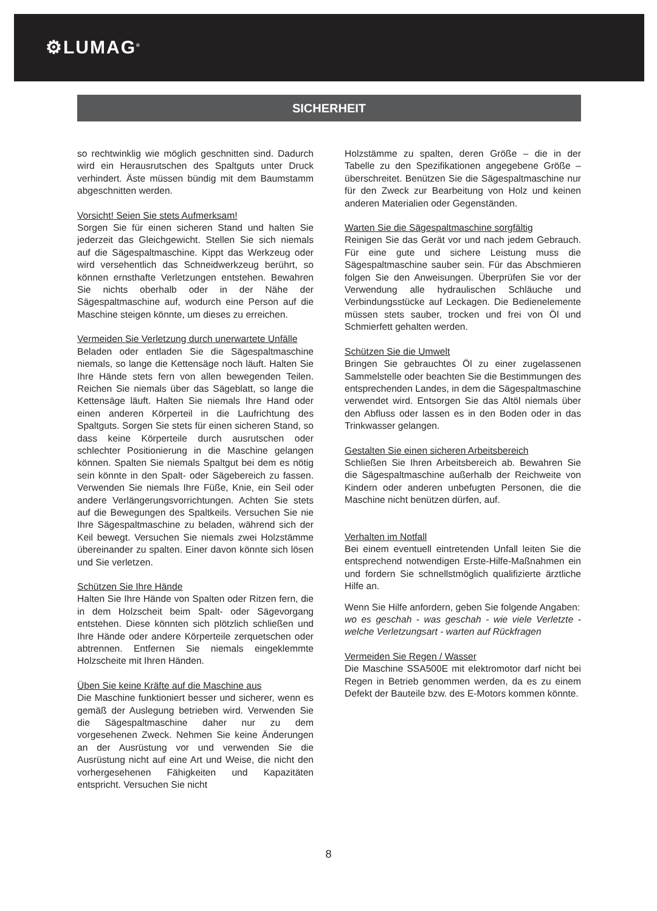⚙LUMAG<sup>®</sup>
SICHERHEIT
so rechtwinklig wie möglich geschnitten sind. Dadurch wird ein Herausrutschen des Spaltguts unter Druck verhindert. Äste müssen bündig mit dem Baumstamm abgeschnitten werden.
Vorsicht! Seien Sie stets Aufmerksam!
Sorgen Sie für einen sicheren Stand und halten Sie jederzeit das Gleichgewicht. Stellen Sie sich niemals auf die Sägespaltmaschine. Kippt das Werkzeug oder wird versehentlich das Schneidwerkzeug berührt, so können ernsthafte Verletzungen entstehen. Bewahren Sie nichts oberhalb oder in der Nähe der Sägespaltmaschine auf, wodurch eine Person auf die Maschine steigen könnte, um dieses zu erreichen.
Vermeiden Sie Verletzung durch unerwartete Unfälle
Beladen oder entladen Sie die Sägespaltmaschine niemals, so lange die Kettensäge noch läuft. Halten Sie Ihre Hände stets fern von allen bewegenden Teilen. Reichen Sie niemals über das Sägeblatt, so lange die Kettensäge läuft. Halten Sie niemals Ihre Hand oder einen anderen Körperteil in die Laufrichtung des Spaltguts. Sorgen Sie stets für einen sicheren Stand, so dass keine Körperteile durch ausrutschen oder schlechter Positionierung in die Maschine gelangen können. Spalten Sie niemals Spaltgut bei dem es nötig sein könnte in den Spalt- oder Sägebereich zu fassen. Verwenden Sie niemals Ihre Füße, Knie, ein Seil oder andere Verlängerungsvorrichtungen. Achten Sie stets auf die Bewegungen des Spaltkeils. Versuchen Sie nie Ihre Sägespaltmaschine zu beladen, während sich der Keil bewegt. Versuchen Sie niemals zwei Holzstämme übereinander zu spalten. Einer davon könnte sich lösen und Sie verletzen.
Schützen Sie Ihre Hände
Halten Sie Ihre Hände von Spalten oder Ritzen fern, die in dem Holzscheit beim Spalt- oder Sägevorgang entstehen. Diese könnten sich plötzlich schließen und Ihre Hände oder andere Körperteile zerquetschen oder abtrennen. Entfernen Sie niemals eingeklemmte Holzscheite mit Ihren Händen.
Üben Sie keine Kräfte auf die Maschine aus
Die Maschine funktioniert besser und sicherer, wenn es gemäß der Auslegung betrieben wird. Verwenden Sie die Sägespaltmaschine daher nur zu dem vorgesehenen Zweck. Nehmen Sie keine Änderungen an der Ausrüstung vor und verwenden Sie die Ausrüstung nicht auf eine Art und Weise, die nicht den vorhergesehenen Fähigkeiten und Kapazitäten entspricht. Versuchen Sie nicht
Holzstämme zu spalten, deren Größe – die in der Tabelle zu den Spezifikationen angegebene Größe – überschreitet. Benützen Sie die Sägespaltmaschine nur für den Zweck zur Bearbeitung von Holz und keinen anderen Materialien oder Gegenständen.
Warten Sie die Sägespaltmaschine sorgfältig
Reinigen Sie das Gerät vor und nach jedem Gebrauch. Für eine gute und sichere Leistung muss die Sägespaltmaschine sauber sein. Für das Abschmieren folgen Sie den Anweisungen. Überprüfen Sie vor der Verwendung alle hydraulischen Schläuche und Verbindungsstücke auf Leckagen. Die Bedienelemente müssen stets sauber, trocken und frei von Öl und Schmierfett gehalten werden.
Schützen Sie die Umwelt
Bringen Sie gebrauchtes Öl zu einer zugelassenen Sammelstelle oder beachten Sie die Bestimmungen des entsprechenden Landes, in dem die Sägespaltmaschine verwendet wird. Entsorgen Sie das Altöl niemals über den Abfluss oder lassen es in den Boden oder in das Trinkwasser gelangen.
Gestalten Sie einen sicheren Arbeitsbereich
Schließen Sie Ihren Arbeitsbereich ab. Bewahren Sie die Sägespaltmaschine außerhalb der Reichweite von Kindern oder anderen unbefugten Personen, die die Maschine nicht benützen dürfen, auf.
Verhalten im Notfall
Bei einem eventuell eintretenden Unfall leiten Sie die entsprechend notwendigen Erste-Hilfe-Maßnahmen ein und fordern Sie schnellstmöglich qualifizierte ärztliche Hilfe an.
Wenn Sie Hilfe anfordern, geben Sie folgende Angaben:
wo es geschah - was geschah - wie viele Verletzte - welche Verletzungsart - warten auf Rückfragen
Vermeiden Sie Regen / Wasser
Die Maschine SSA500E mit elektromotor darf nicht bei Regen in Betrieb genommen werden, da es zu einem Defekt der Bauteile bzw. des E-Motors kommen könnte.
8